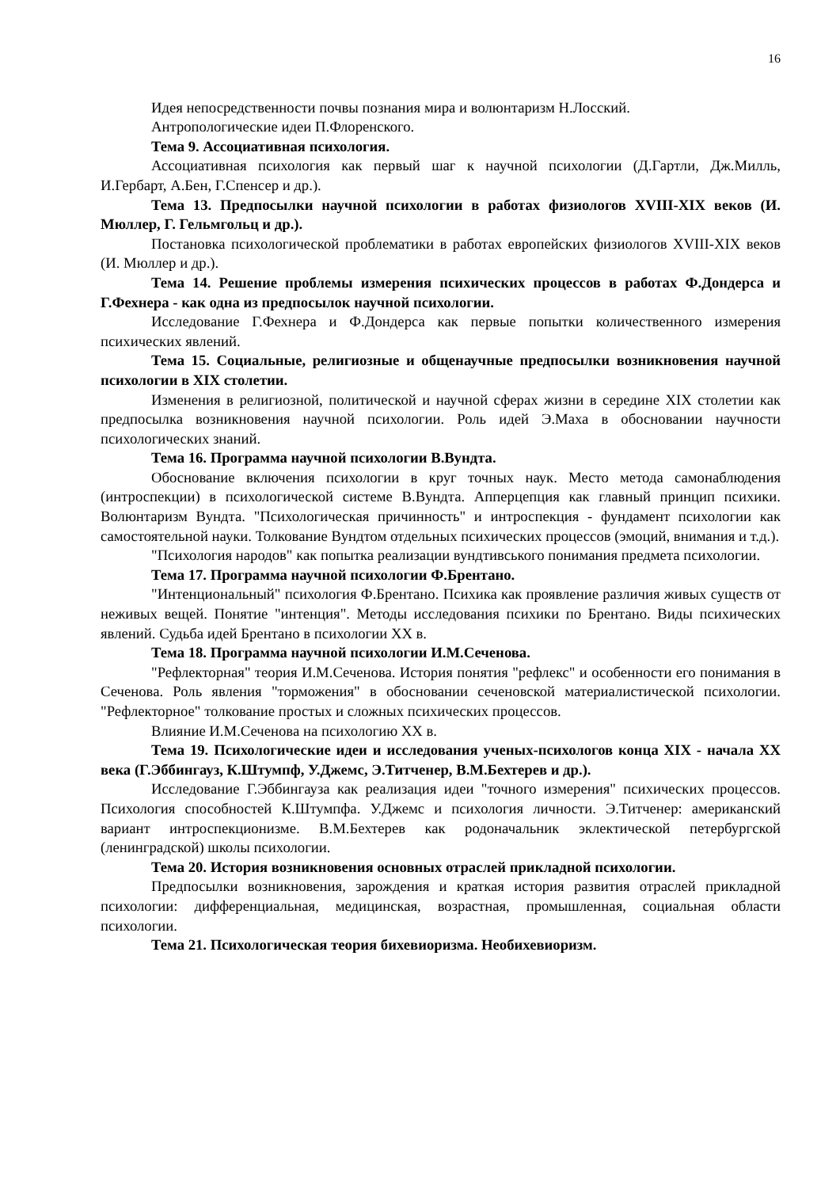16
Идея непосредственности почвы познания мира и волюнтаризм Н.Лосский.
Антропологические идеи П.Флоренского.
Тема 9. Ассоциативная психология.
Ассоциативная психология как первый шаг к научной психологии (Д.Гартли, Дж.Милль, И.Гербарт, А.Бен, Г.Спенсер и др.).
Тема 13. Предпосылки научной психологии в работах физиологов XVIII-XIX веков (И. Мюллер, Г. Гельмгольц и др.).
Постановка психологической проблематики в работах европейских физиологов XVIII-XIX веков (И. Мюллер и др.).
Тема 14. Решение проблемы измерения психических процессов в работах Ф.Дондерса и Г.Фехнера - как одна из предпосылок научной психологии.
Исследование Г.Фехнера и Ф.Дондерса как первые попытки количественного измерения психических явлений.
Тема 15. Социальные, религиозные и общенаучные предпосылки возникновения научной психологии в XIX столетии.
Изменения в религиозной, политической и научной сферах жизни в середине XIX столетии как предпосылка возникновения научной психологии. Роль идей Э.Маха в обосновании научности психологических знаний.
Тема 16. Программа научной психологии В.Вундта.
Обоснование включения психологии в круг точных наук. Место метода самонаблюдения (интроспекции) в психологической системе В.Вундта. Апперцепция как главный принцип психики. Волюнтаризм Вундта. "Психологическая причинность" и интроспекция - фундамент психологии как самостоятельной науки. Толкование Вундтом отдельных психических процессов (эмоций, внимания и т.д.).
"Психология народов" как попытка реализации вундтивського понимания предмета психологии.
Тема 17. Программа научной психологии Ф.Брентано.
"Интенциональный" психология Ф.Брентано. Психика как проявление различия живых существ от неживых вещей. Понятие "интенция". Методы исследования психики по Брентано. Виды психических явлений. Судьба идей Брентано в психологии XX в.
Тема 18. Программа научной психологии И.М.Сеченова.
"Рефлекторная" теория И.М.Сеченова. История понятия "рефлекс" и особенности его понимания в Сеченова. Роль явления "торможения" в обосновании сеченовской материалистической психологии. "Рефлекторное" толкование простых и сложных психических процессов.
Влияние И.М.Сеченова на психологию XX в.
Тема 19. Психологические идеи и исследования ученых-психологов конца XIX - начала XX века (Г.Эббингауз, К.Штумпф, У.Джемс, Э.Титченер, В.М.Бехтерев и др.).
Исследование Г.Эббингауза как реализация идеи "точного измерения" психических процессов. Психология способностей К.Штумпфа. У.Джемс и психология личности. Э.Титченер: американский вариант интроспекционизме. В.М.Бехтерев как родоначальник эклектической петербургской (ленинградской) школы психологии.
Тема 20. История возникновения основных отраслей прикладной психологии.
Предпосылки возникновения, зарождения и краткая история развития отраслей прикладной психологии: дифференциальная, медицинская, возрастная, промышленная, социальная области психологии.
Тема 21. Психологическая теория бихевиоризма. Необихевиоризм.